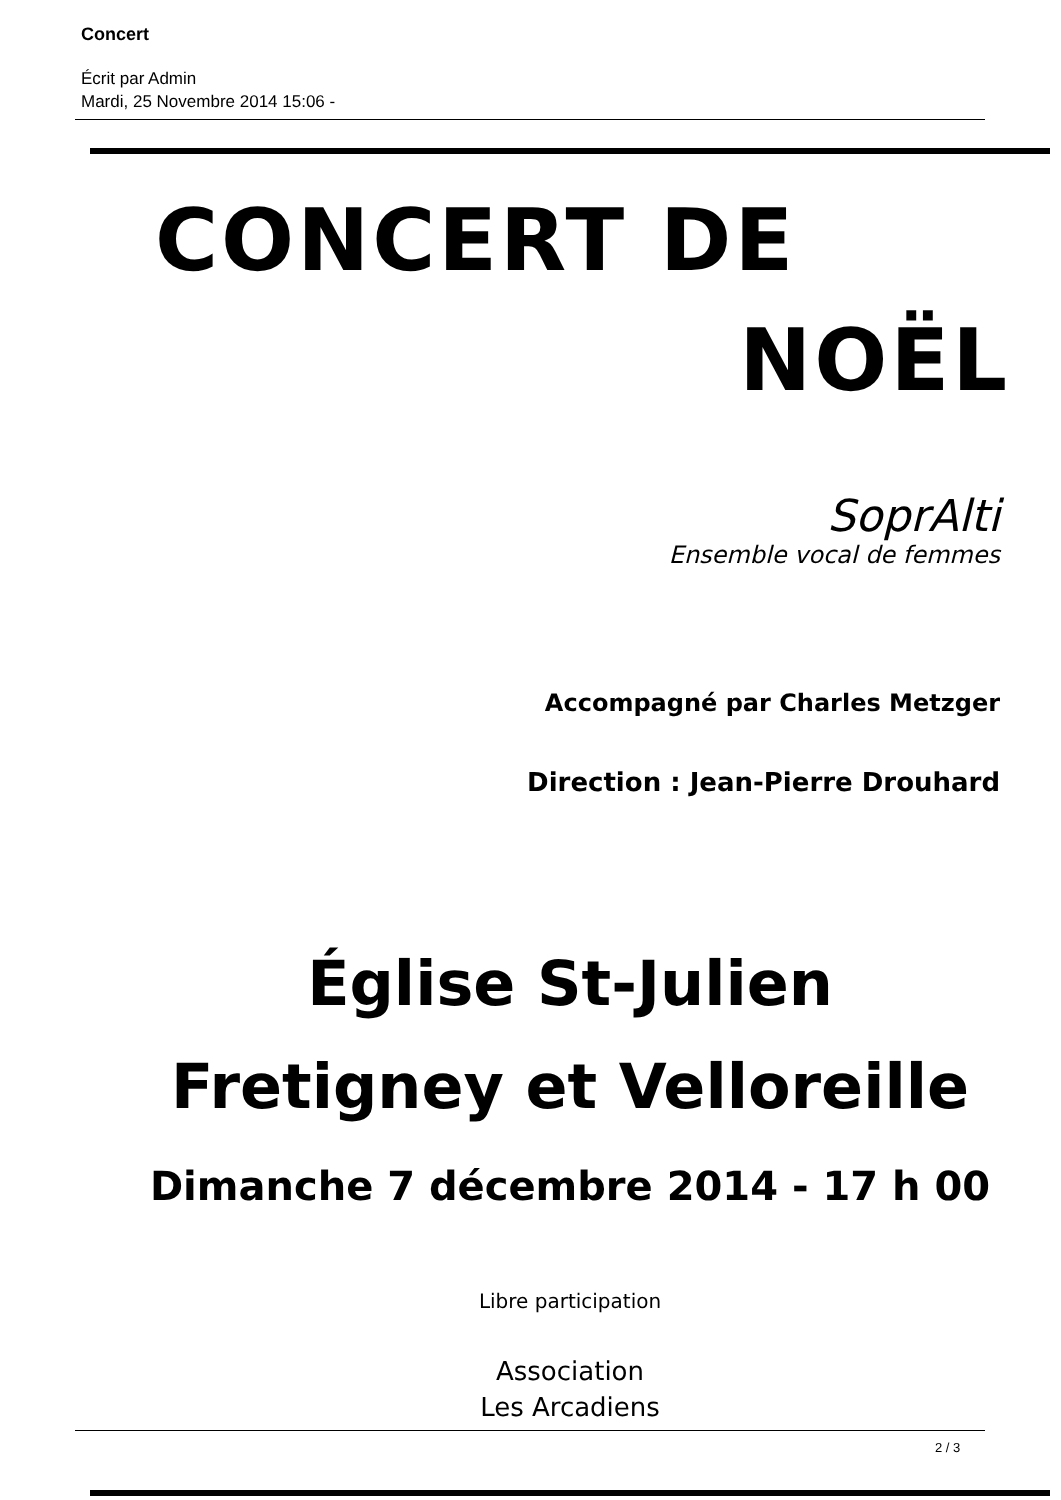Concert
Écrit par Admin
Mardi, 25 Novembre 2014 15:06 -
CONCERT DE
NOËL
SoprAlti
Ensemble vocal de femmes
Accompagné par Charles Metzger
Direction : Jean-Pierre Drouhard
Église St-Julien
Fretigney et Velloreille
Dimanche 7 décembre 2014 - 17 h 00
Libre participation
Association
Les Arcadiens
2 / 3